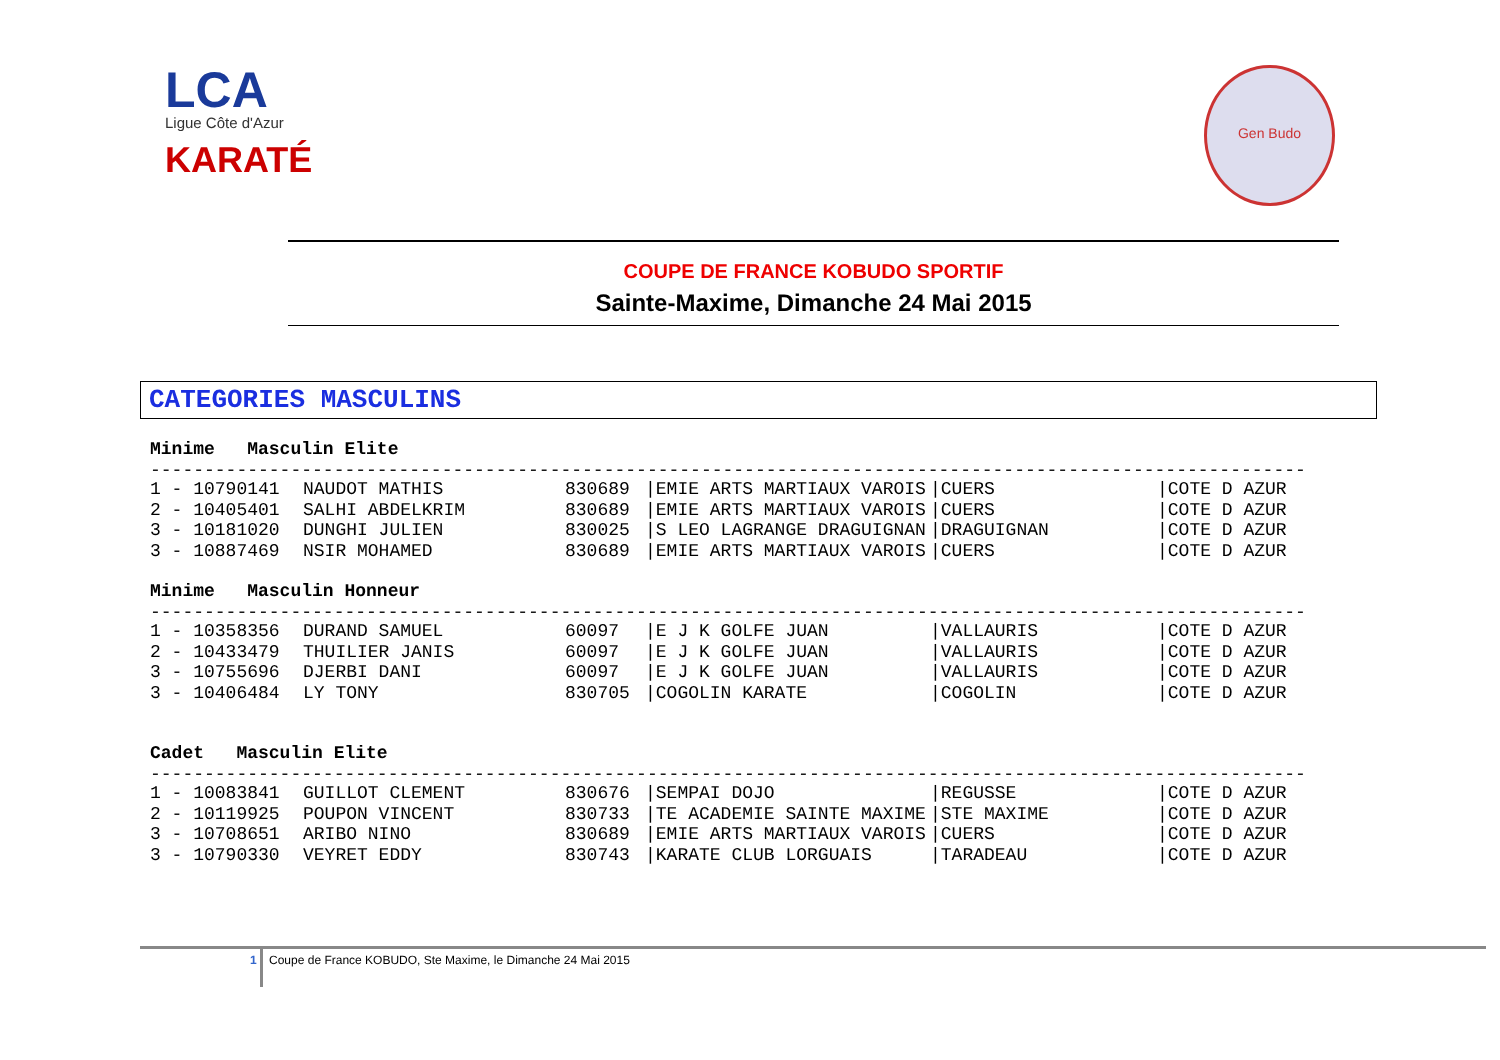LCA
Ligue Côte d'Azur
KARATÉ
Gen Budo
COUPE DE FRANCE KOBUDO SPORTIF
Sainte-Maxime, Dimanche 24 Mai 2015
CATEGORIES MASCULINS
Minime Masculin Elite
-----------------------------------------------------------------------------------------------------------
| 1 - 10790141 | NAUDOT MATHIS | 830689 | /EMIE ARTS MARTIAUX VAROIS | /CUERS | /COTE D AZUR |
| 2 - 10405401 | SALHI ABDELKRIM | 830689 | /EMIE ARTS MARTIAUX VAROIS | /CUERS | /COTE D AZUR |
| 3 - 10181020 | DUNGHI JULIEN | 830025 | /S LEO LAGRANGE DRAGUIGNAN | /DRAGUIGNAN | /COTE D AZUR |
| 3 - 10887469 | NSIR MOHAMED | 830689 | /EMIE ARTS MARTIAUX VAROIS | /CUERS | /COTE D AZUR |
Minime Masculin Honneur
-----------------------------------------------------------------------------------------------------------
| 1 - 10358356 | DURAND SAMUEL | 60097 | /E J K GOLFE JUAN | /VALLAURIS | /COTE D AZUR |
| 2 - 10433479 | THUILIER JANIS | 60097 | /E J K GOLFE JUAN | /VALLAURIS | /COTE D AZUR |
| 3 - 10755696 | DJERBI DANI | 60097 | /E J K GOLFE JUAN | /VALLAURIS | /COTE D AZUR |
| 3 - 10406484 | LY TONY | 830705 | /COGOLIN KARATE | /COGOLIN | /COTE D AZUR |
Cadet Masculin Elite
-----------------------------------------------------------------------------------------------------------
| 1 - 10083841 | GUILLOT CLEMENT | 830676 | /SEMPAI DOJO | /REGUSSE | /COTE D AZUR |
| 2 - 10119925 | POUPON VINCENT | 830733 | /TE ACADEMIE SAINTE MAXIME | /STE MAXIME | /COTE D AZUR |
| 3 - 10708651 | ARIBO NINO | 830689 | /EMIE ARTS MARTIAUX VAROIS | /CUERS | /COTE D AZUR |
| 3 - 10790330 | VEYRET EDDY | 830743 | /KARATE CLUB LORGUAIS | /TARADEAU | /COTE D AZUR |
1 Coupe de France KOBUDO, Ste Maxime, le Dimanche 24 Mai 2015